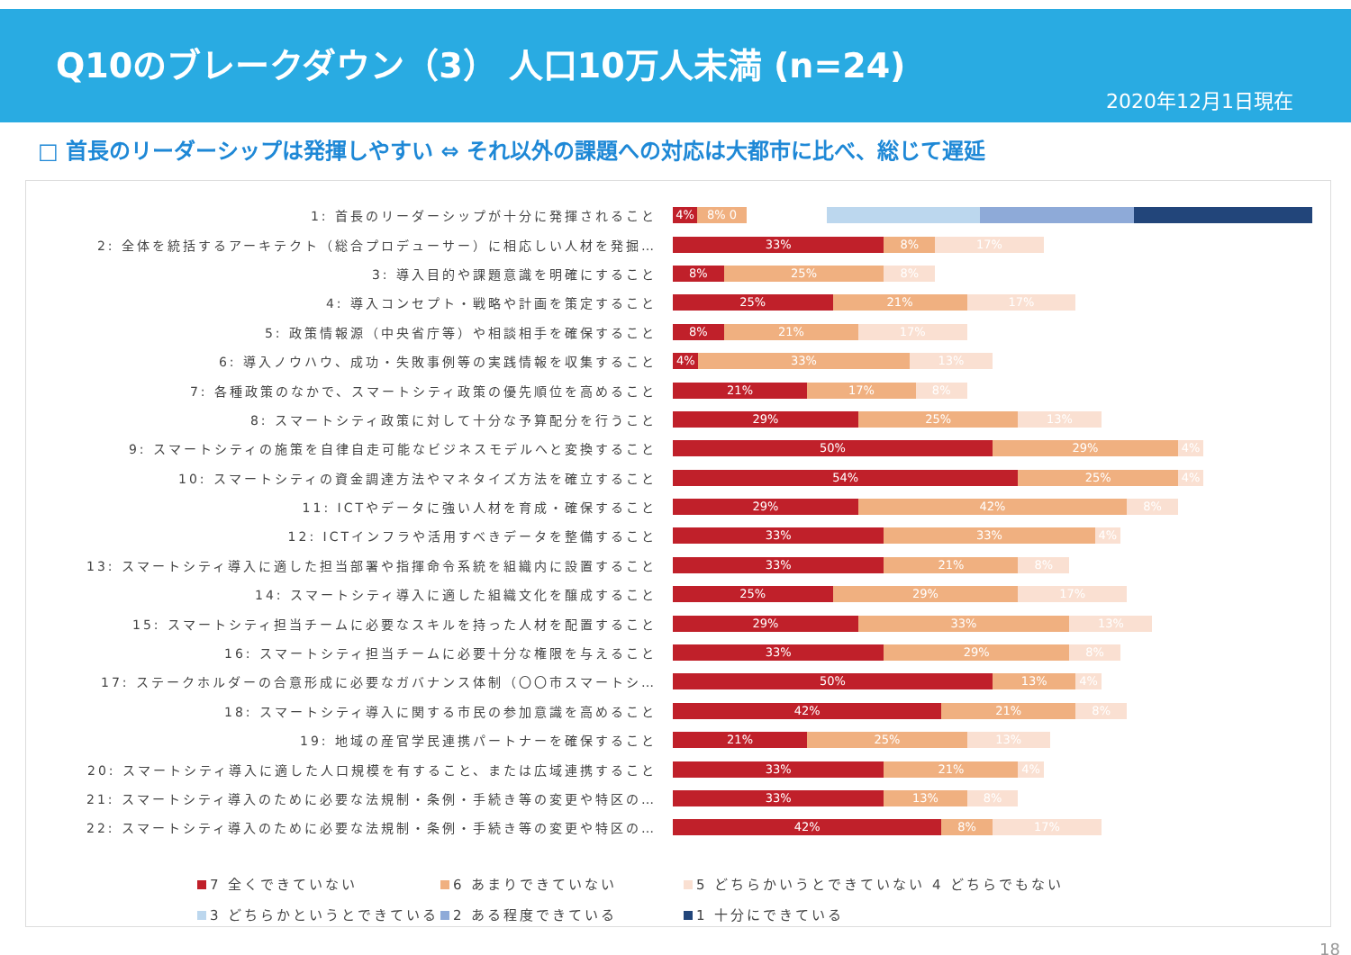Q10のブレークダウン（3） 人口10万人未満 (n=24)
2020年12月1日現在
□ 首長のリーダーシップは発揮しやすい ⇔ それ以外の課題への対応は大都市に比べ、総じて遅延
1: 首長のリーダーシップが十分に発揮されること
4% 8% 0
2: 全体を統括するアーキテクト（総合プロデューサー）に相応しい人材を発掘…
33% 8% 17%
3: 導入目的や課題意識を明確にすること
8% 25% 8%
4: 導入コンセプト・戦略や計画を策定すること
25% 21% 17%
5: 政策情報源（中央省庁等）や相談相手を確保すること
8% 21% 17%
6: 導入ノウハウ、成功・失敗事例等の実践情報を収集すること
4% 33% 13%
7: 各種政策のなかで、スマートシティ政策の優先順位を高めること
21% 17% 8%
8: スマートシティ政策に対して十分な予算配分を行うこと
29% 25% 13%
9: スマートシティの施策を自律自走可能なビジネスモデルへと変換すること
50% 29% 4%
10: スマートシティの資金調達方法やマネタイズ方法を確立すること
54% 25% 4%
11: ICTやデータに強い人材を育成・確保すること
29% 42% 8%
12: ICTインフラや活用すべきデータを整備すること
33% 33% 4%
13: スマートシティ導入に適した担当部署や指揮命令系統を組織内に設置すること
33% 21% 8%
14: スマートシティ導入に適した組織文化を醸成すること
25% 29% 17%
15: スマートシティ担当チームに必要なスキルを持った人材を配置すること
29% 33% 13%
16: スマートシティ担当チームに必要十分な権限を与えること
33% 29% 8%
17: ステークホルダーの合意形成に必要なガバナンス体制（〇〇市スマートシ…
50% 13% 4%
18: スマートシティ導入に関する市民の参加意識を高めること
42% 21% 8%
19: 地域の産官学民連携パートナーを確保すること
21% 25% 13%
20: スマートシティ導入に適した人口規模を有すること、または広域連携すること
33% 21% 4%
21: スマートシティ導入のために必要な法規制・条例・手続き等の変更や特区の…
33% 13% 8%
22: スマートシティ導入のために必要な法規制・条例・手続き等の変更や特区の…
42% 8% 17%
7 全くできていない 6 あまりできていない 5 どちらかいうとできていない 4 どちらでもない
3 どちらかというとできている 2 ある程度できている 1 十分にできている
18